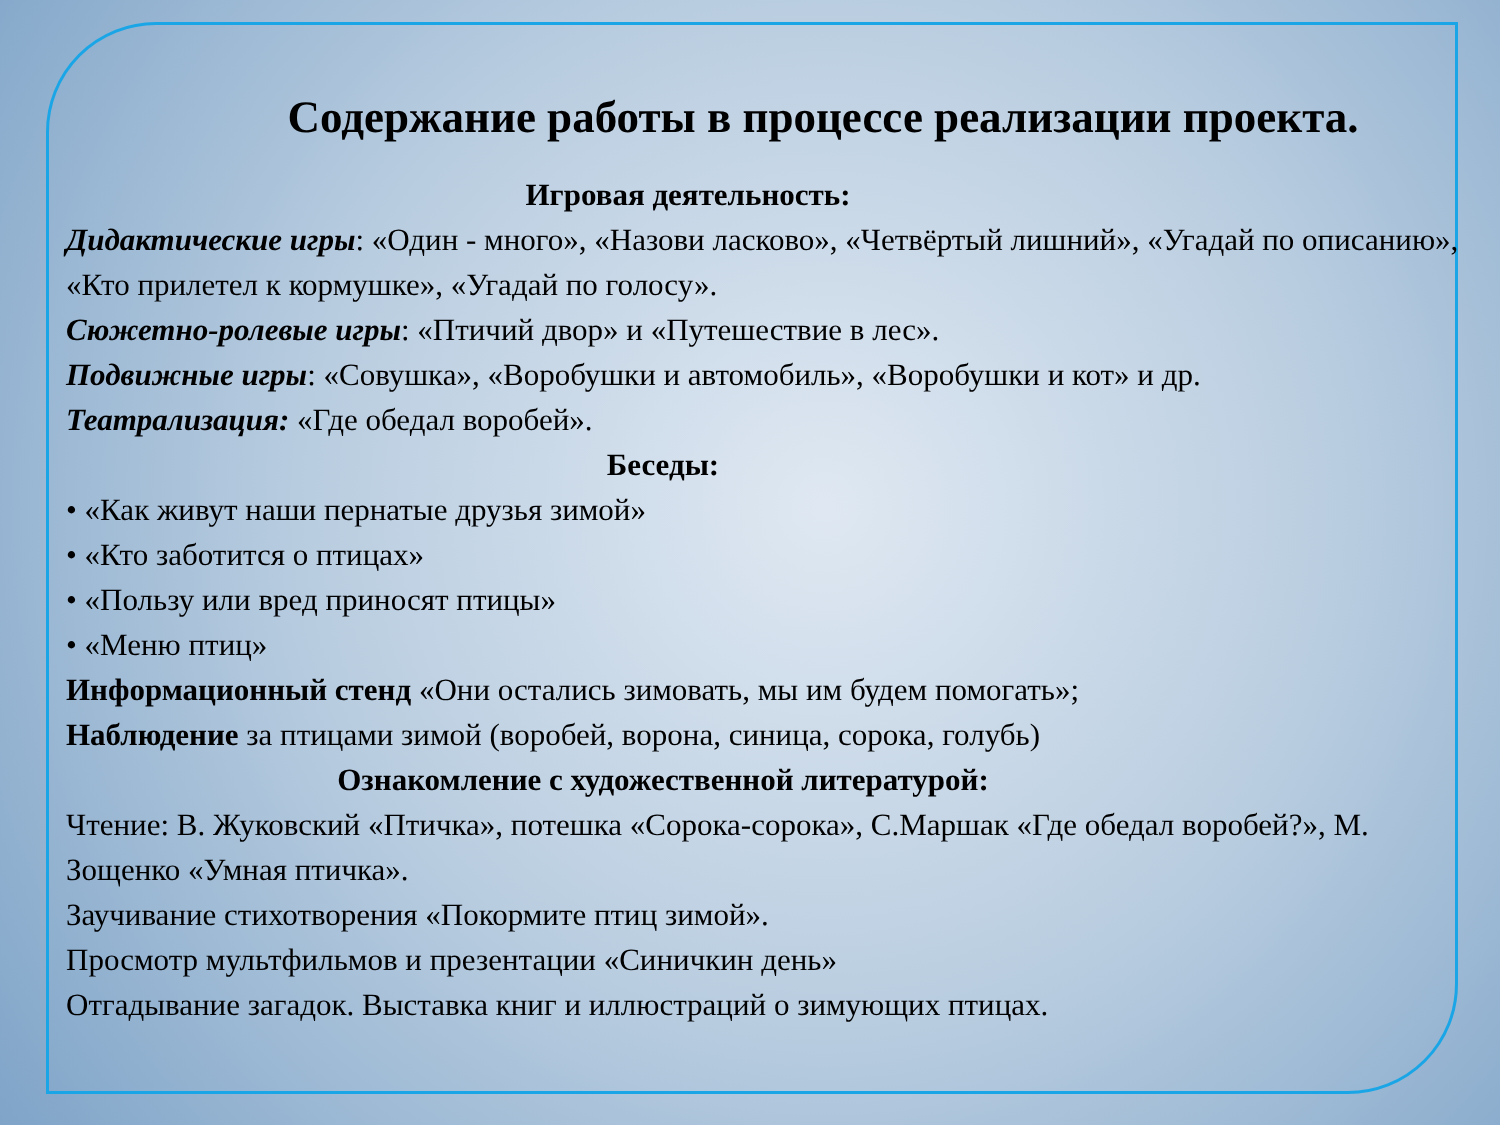Содержание работы в процессе реализации проекта.
Игровая деятельность:
Дидактические игры: «Один - много», «Назови ласково», «Четвёртый лишний», «Угадай по описанию», «Кто прилетел к кормушке», «Угадай по голосу».
Сюжетно-ролевые игры: «Птичий двор» и «Путешествие в лес».
Подвижные игры: «Совушка», «Воробушки и автомобиль», «Воробушки и кот» и др.
Театрализация: «Где обедал воробей».
Беседы:
• «Как живут наши пернатые друзья зимой»
• «Кто заботится о птицах»
• «Пользу или вред приносят птицы»
• «Меню птиц»
Информационный стенд «Они остались зимовать, мы им будем помогать»;
Наблюдение за птицами зимой (воробей, ворона, синица, сорока, голубь)
Ознакомление с художественной литературой:
Чтение: В. Жуковский «Птичка», потешка «Сорока-сорока», С.Маршак «Где обедал воробей?», М. Зощенко «Умная птичка».
Заучивание стихотворения «Покормите птиц зимой».
Просмотр мультфильмов и презентации «Синичкин день»
Отгадывание загадок. Выставка книг и иллюстраций о зимующих птицах.